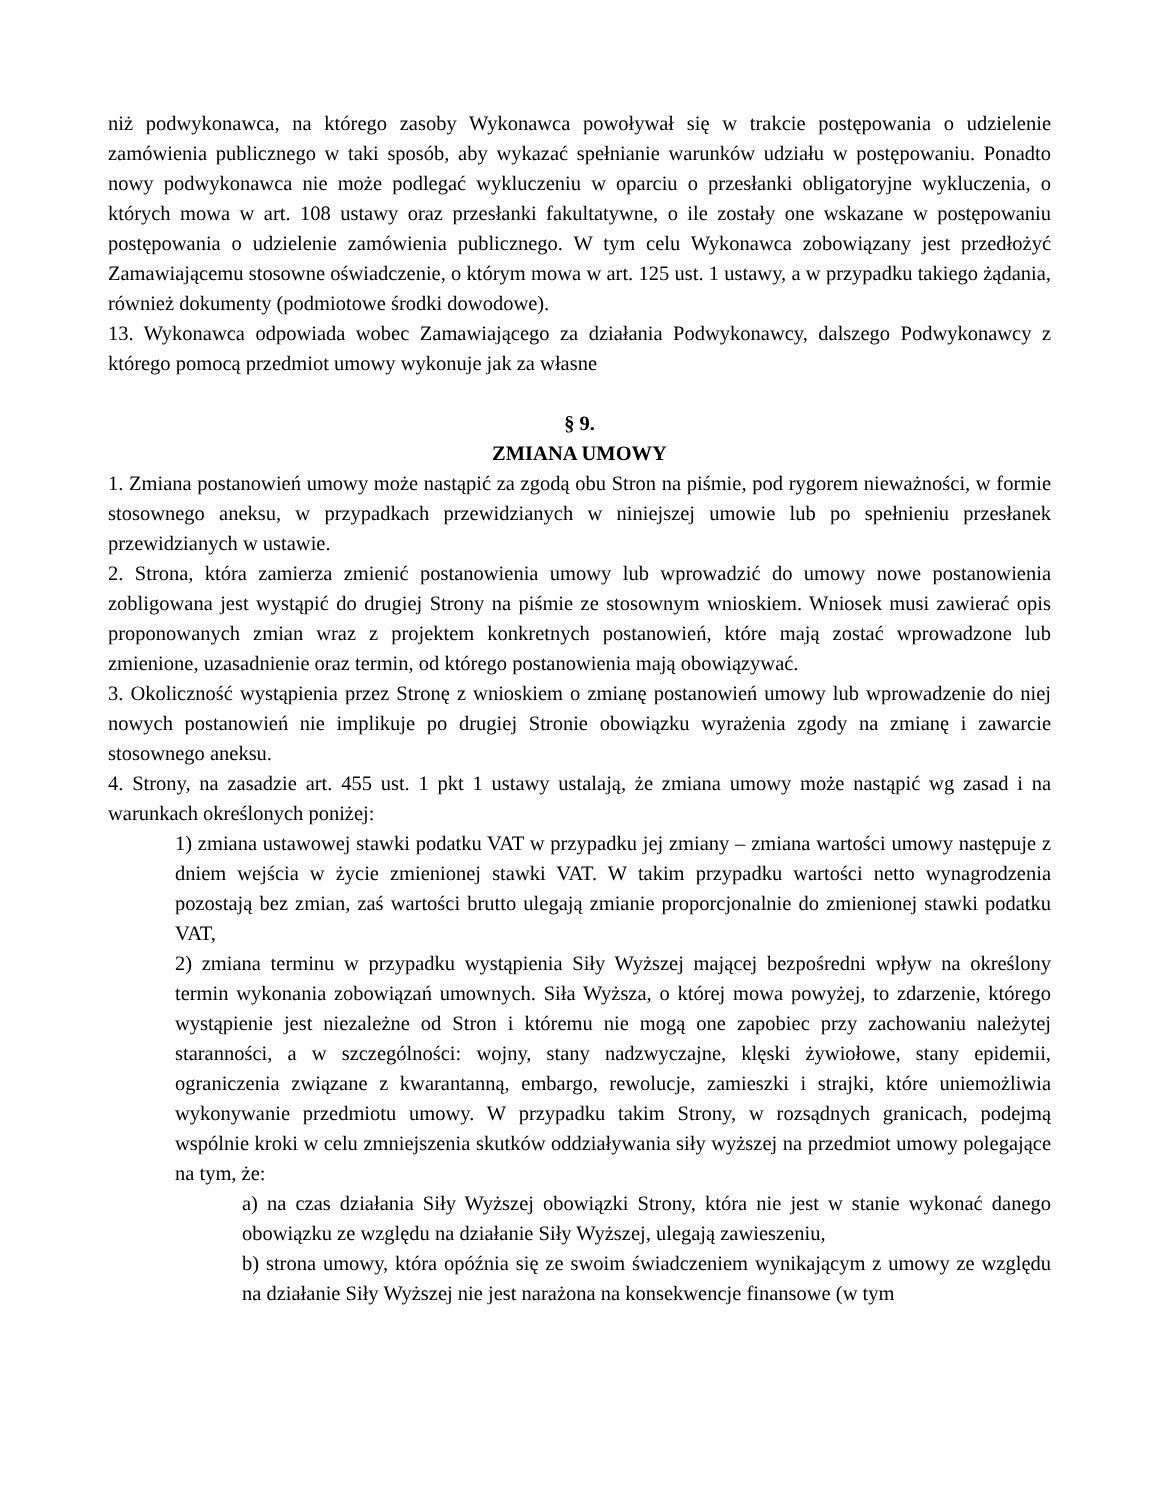niż podwykonawca, na którego zasoby Wykonawca powoływał się w trakcie postępowania o udzielenie zamówienia publicznego w taki sposób, aby wykazać spełnianie warunków udziału w postępowaniu. Ponadto nowy podwykonawca nie może podlegać wykluczeniu w oparciu o przesłanki obligatoryjne wykluczenia, o których mowa w art. 108 ustawy oraz przesłanki fakultatywne, o ile zostały one wskazane w postępowaniu postępowania o udzielenie zamówienia publicznego. W tym celu Wykonawca zobowiązany jest przedłożyć Zamawiającemu stosowne oświadczenie, o którym mowa w art. 125 ust. 1 ustawy, a w przypadku takiego żądania, również dokumenty (podmiotowe środki dowodowe).
13. Wykonawca odpowiada wobec Zamawiającego za działania Podwykonawcy, dalszego Podwykonawcy z którego pomocą przedmiot umowy wykonuje jak za własne
§ 9.
ZMIANA UMOWY
1. Zmiana postanowień umowy może nastąpić za zgodą obu Stron na piśmie, pod rygorem nieważności, w formie stosownego aneksu, w przypadkach przewidzianych w niniejszej umowie lub po spełnieniu przesłanek przewidzianych w ustawie.
2. Strona, która zamierza zmienić postanowienia umowy lub wprowadzić do umowy nowe postanowienia zobligowana jest wystąpić do drugiej Strony na piśmie ze stosownym wnioskiem. Wniosek musi zawierać opis proponowanych zmian wraz z projektem konkretnych postanowień, które mają zostać wprowadzone lub zmienione, uzasadnienie oraz termin, od którego postanowienia mają obowiązywać.
3. Okoliczność wystąpienia przez Stronę z wnioskiem o zmianę postanowień umowy lub wprowadzenie do niej nowych postanowień nie implikuje po drugiej Stronie obowiązku wyrażenia zgody na zmianę i zawarcie stosownego aneksu.
4. Strony, na zasadzie art. 455 ust. 1 pkt 1 ustawy ustalają, że zmiana umowy może nastąpić wg zasad i na warunkach określonych poniżej:
1) zmiana ustawowej stawki podatku VAT w przypadku jej zmiany – zmiana wartości umowy następuje z dniem wejścia w życie zmienionej stawki VAT. W takim przypadku wartości netto wynagrodzenia pozostają bez zmian, zaś wartości brutto ulegają zmianie proporcjonalnie do zmienionej stawki podatku VAT,
2) zmiana terminu w przypadku wystąpienia Siły Wyższej mającej bezpośredni wpływ na określony termin wykonania zobowiązań umownych. Siła Wyższa, o której mowa powyżej, to zdarzenie, którego wystąpienie jest niezależne od Stron i któremu nie mogą one zapobiec przy zachowaniu należytej staranności, a w szczególności: wojny, stany nadzwyczajne, klęski żywiołowe, stany epidemii, ograniczenia związane z kwarantanną, embargo, rewolucje, zamieszki i strajki, które uniemożliwia wykonywanie przedmiotu umowy. W przypadku takim Strony, w rozsądnych granicach, podejmą wspólnie kroki w celu zmniejszenia skutków oddziaływania siły wyższej na przedmiot umowy polegające na tym, że:
a) na czas działania Siły Wyższej obowiązki Strony, która nie jest w stanie wykonać danego obowiązku ze względu na działanie Siły Wyższej, ulegają zawieszeniu,
b) strona umowy, która opóźnia się ze swoim świadczeniem wynikającym z umowy ze względu na działanie Siły Wyższej nie jest narażona na konsekwencje finansowe (w tym